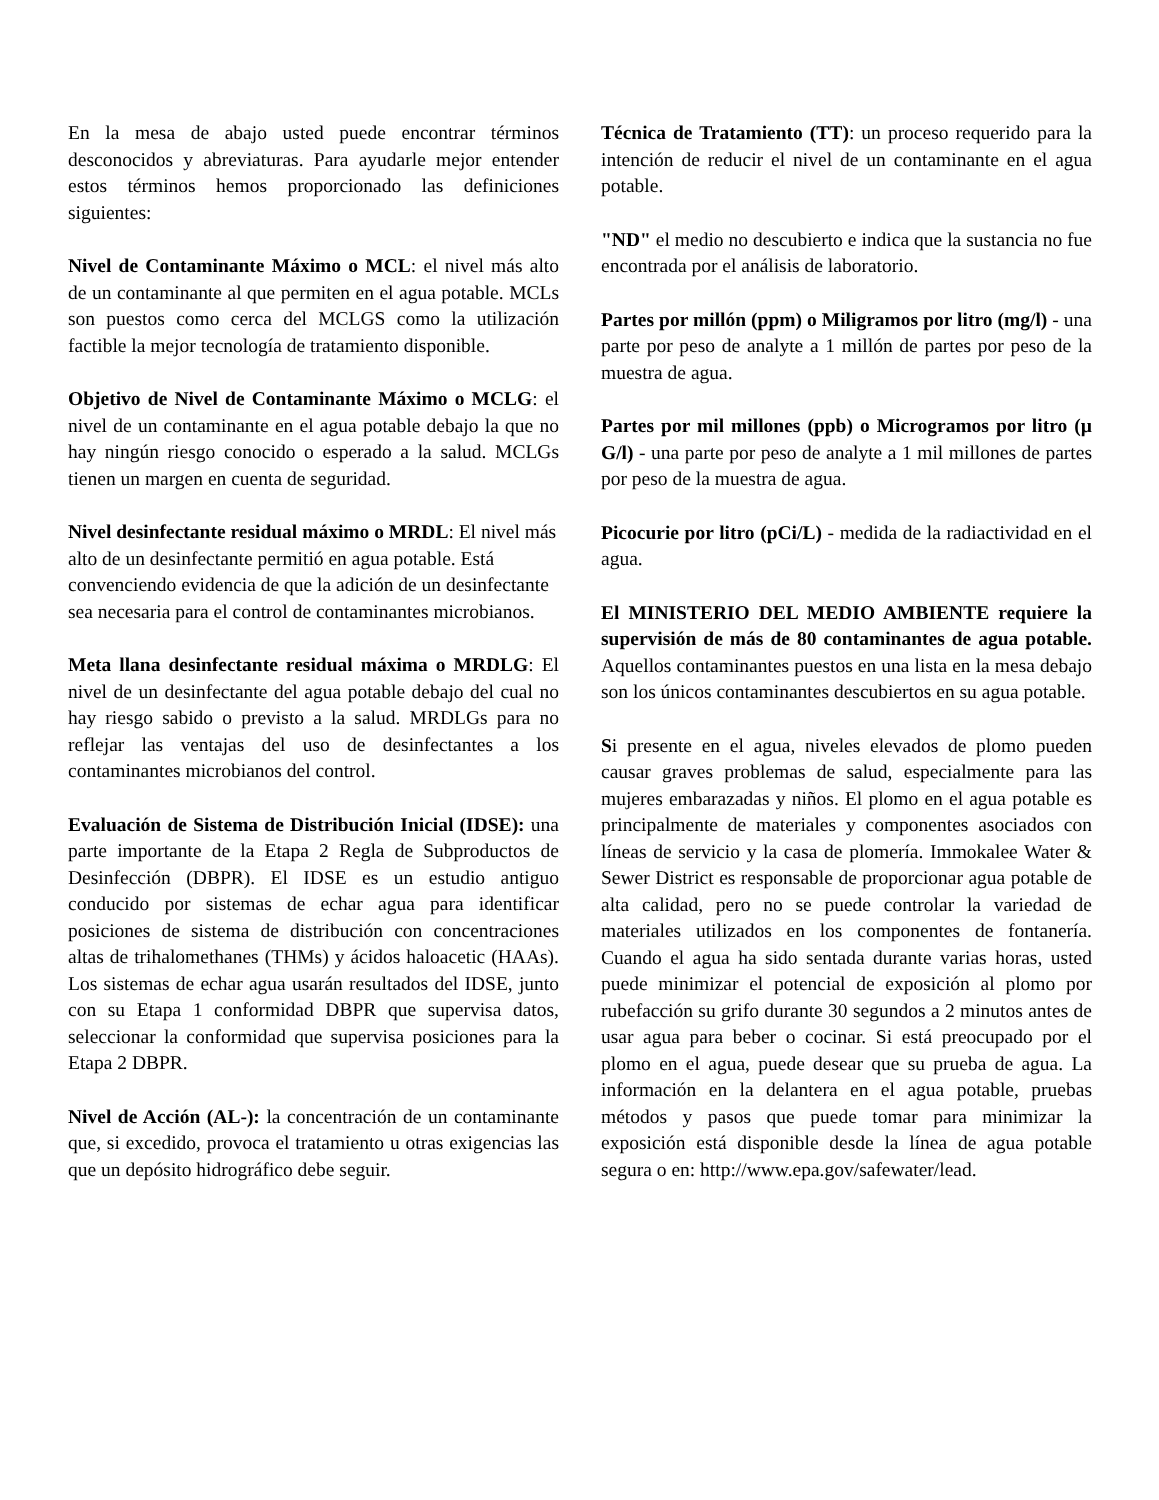En la mesa de abajo usted puede encontrar términos desconocidos y abreviaturas. Para ayudarle mejor entender estos términos hemos proporcionado las definiciones siguientes:
Nivel de Contaminante Máximo o MCL: el nivel más alto de un contaminante al que permiten en el agua potable. MCLs son puestos como cerca del MCLGS como la utilización factible la mejor tecnología de tratamiento disponible.
Objetivo de Nivel de Contaminante Máximo o MCLG: el nivel de un contaminante en el agua potable debajo la que no hay ningún riesgo conocido o esperado a la salud. MCLGs tienen un margen en cuenta de seguridad.
Nivel desinfectante residual máximo o MRDL: El nivel más alto de un desinfectante permitió en agua potable. Está convenciendo evidencia de que la adición de un desinfectante sea necesaria para el control de contaminantes microbianos.
Meta llana desinfectante residual máxima o MRDLG: El nivel de un desinfectante del agua potable debajo del cual no hay riesgo sabido o previsto a la salud. MRDLGs para no reflejar las ventajas del uso de desinfectantes a los contaminantes microbianos del control.
Evaluación de Sistema de Distribución Inicial (IDSE): una parte importante de la Etapa 2 Regla de Subproductos de Desinfección (DBPR). El IDSE es un estudio antiguo conducido por sistemas de echar agua para identificar posiciones de sistema de distribución con concentraciones altas de trihalomethanes (THMs) y ácidos haloacetic (HAAs). Los sistemas de echar agua usarán resultados del IDSE, junto con su Etapa 1 conformidad DBPR que supervisa datos, seleccionar la conformidad que supervisa posiciones para la Etapa 2 DBPR.
Nivel de Acción (AL-): la concentración de un contaminante que, si excedido, provoca el tratamiento u otras exigencias las que un depósito hidrográfico debe seguir.
Técnica de Tratamiento (TT): un proceso requerido para la intención de reducir el nivel de un contaminante en el agua potable.
"ND" el medio no descubierto e indica que la sustancia no fue encontrada por el análisis de laboratorio.
Partes por millón (ppm) o Miligramos por litro (mg/l) - una parte por peso de analyte a 1 millón de partes por peso de la muestra de agua.
Partes por mil millones (ppb) o Microgramos por litro (µ G/l) - una parte por peso de analyte a 1 mil millones de partes por peso de la muestra de agua.
Picocurie por litro (pCi/L) - medida de la radiactividad en el agua.
El MINISTERIO DEL MEDIO AMBIENTE requiere la supervisión de más de 80 contaminantes de agua potable. Aquellos contaminantes puestos en una lista en la mesa debajo son los únicos contaminantes descubiertos en su agua potable.
Si presente en el agua, niveles elevados de plomo pueden causar graves problemas de salud, especialmente para las mujeres embarazadas y niños. El plomo en el agua potable es principalmente de materiales y componentes asociados con líneas de servicio y la casa de plomería. Immokalee Water & Sewer District es responsable de proporcionar agua potable de alta calidad, pero no se puede controlar la variedad de materiales utilizados en los componentes de fontanería. Cuando el agua ha sido sentada durante varias horas, usted puede minimizar el potencial de exposición al plomo por rubefacción su grifo durante 30 segundos a 2 minutos antes de usar agua para beber o cocinar. Si está preocupado por el plomo en el agua, puede desear que su prueba de agua. La información en la delantera en el agua potable, pruebas métodos y pasos que puede tomar para minimizar la exposición está disponible desde la línea de agua potable segura o en: http://www.epa.gov/safewater/lead.